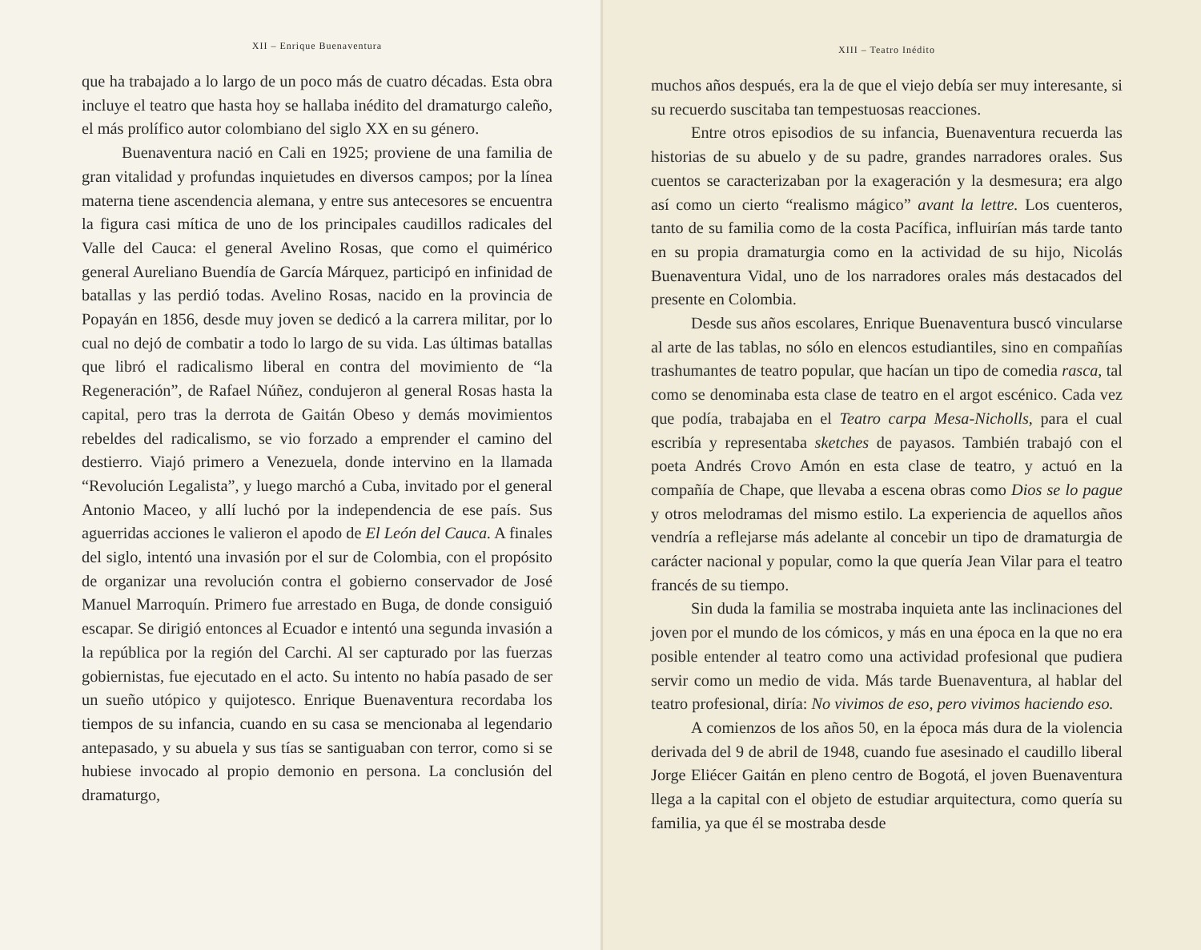XII – Enrique Buenaventura
que ha trabajado a lo largo de un poco más de cuatro décadas. Esta obra incluye el teatro que hasta hoy se hallaba inédito del dramaturgo caleño, el más prolífico autor colombiano del siglo XX en su género.
Buenaventura nació en Cali en 1925; proviene de una familia de gran vitalidad y profundas inquietudes en diversos campos; por la línea materna tiene ascendencia alemana, y entre sus antecesores se encuentra la figura casi mítica de uno de los principales caudillos radicales del Valle del Cauca: el general Avelino Rosas, que como el quimérico general Aureliano Buendía de García Márquez, participó en infinidad de batallas y las perdió todas. Avelino Rosas, nacido en la provincia de Popayán en 1856, desde muy joven se dedicó a la carrera militar, por lo cual no dejó de combatir a todo lo largo de su vida. Las últimas batallas que libró el radicalismo liberal en contra del movimiento de “la Regeneración”, de Rafael Núñez, condujeron al general Rosas hasta la capital, pero tras la derrota de Gaitán Obeso y demás movimientos rebeldes del radicalismo, se vio forzado a emprender el camino del destierro. Viajó primero a Venezuela, donde intervino en la llamada “Revolución Legalista”, y luego marchó a Cuba, invitado por el general Antonio Maceo, y allí luchó por la independencia de ese país. Sus aguerridas acciones le valieron el apodo de El León del Cauca. A finales del siglo, intentó una invasión por el sur de Colombia, con el propósito de organizar una revolución contra el gobierno conservador de José Manuel Marroquín. Primero fue arrestado en Buga, de donde consiguió escapar. Se dirigió entonces al Ecuador e intentó una segunda invasión a la república por la región del Carchi. Al ser capturado por las fuerzas gobiernistas, fue ejecutado en el acto. Su intento no había pasado de ser un sueño utópico y quijotesco. Enrique Buenaventura recordaba los tiempos de su infancia, cuando en su casa se mencionaba al legendario antepasado, y su abuela y sus tías se santiguaban con terror, como si se hubiese invocado al propio demonio en persona. La conclusión del dramaturgo,
XIII – Teatro Inédito
muchos años después, era la de que el viejo debía ser muy interesante, si su recuerdo suscitaba tan tempestuosas reacciones.
Entre otros episodios de su infancia, Buenaventura recuerda las historias de su abuelo y de su padre, grandes narradores orales. Sus cuentos se caracterizaban por la exageración y la desmesura; era algo así como un cierto “realismo mágico” avant la lettre. Los cuenteros, tanto de su familia como de la costa Pacífica, influirían más tarde tanto en su propia dramaturgia como en la actividad de su hijo, Nicolás Buenaventura Vidal, uno de los narradores orales más destacados del presente en Colombia.
Desde sus años escolares, Enrique Buenaventura buscó vincularse al arte de las tablas, no sólo en elencos estudiantiles, sino en compañías trashumantes de teatro popular, que hacían un tipo de comedia rasca, tal como se denominaba esta clase de teatro en el argot escénico. Cada vez que podía, trabajaba en el Teatro carpa Mesa-Nicholls, para el cual escribía y representaba sketches de payasos. También trabajó con el poeta Andrés Crovo Amón en esta clase de teatro, y actuó en la compañía de Chape, que llevaba a escena obras como Dios se lo pague y otros melodramas del mismo estilo. La experiencia de aquellos años vendría a reflejarse más adelante al concebir un tipo de dramaturgia de carácter nacional y popular, como la que quería Jean Vilar para el teatro francés de su tiempo.
Sin duda la familia se mostraba inquieta ante las inclinaciones del joven por el mundo de los cómicos, y más en una época en la que no era posible entender al teatro como una actividad profesional que pudiera servir como un medio de vida. Más tarde Buenaventura, al hablar del teatro profesional, diría: No vivimos de eso, pero vivimos haciendo eso.
A comienzos de los años 50, en la época más dura de la violencia derivada del 9 de abril de 1948, cuando fue asesinado el caudillo liberal Jorge Eliécer Gaitán en pleno centro de Bogotá, el joven Buenaventura llega a la capital con el objeto de estudiar arquitectura, como quería su familia, ya que él se mostraba desde